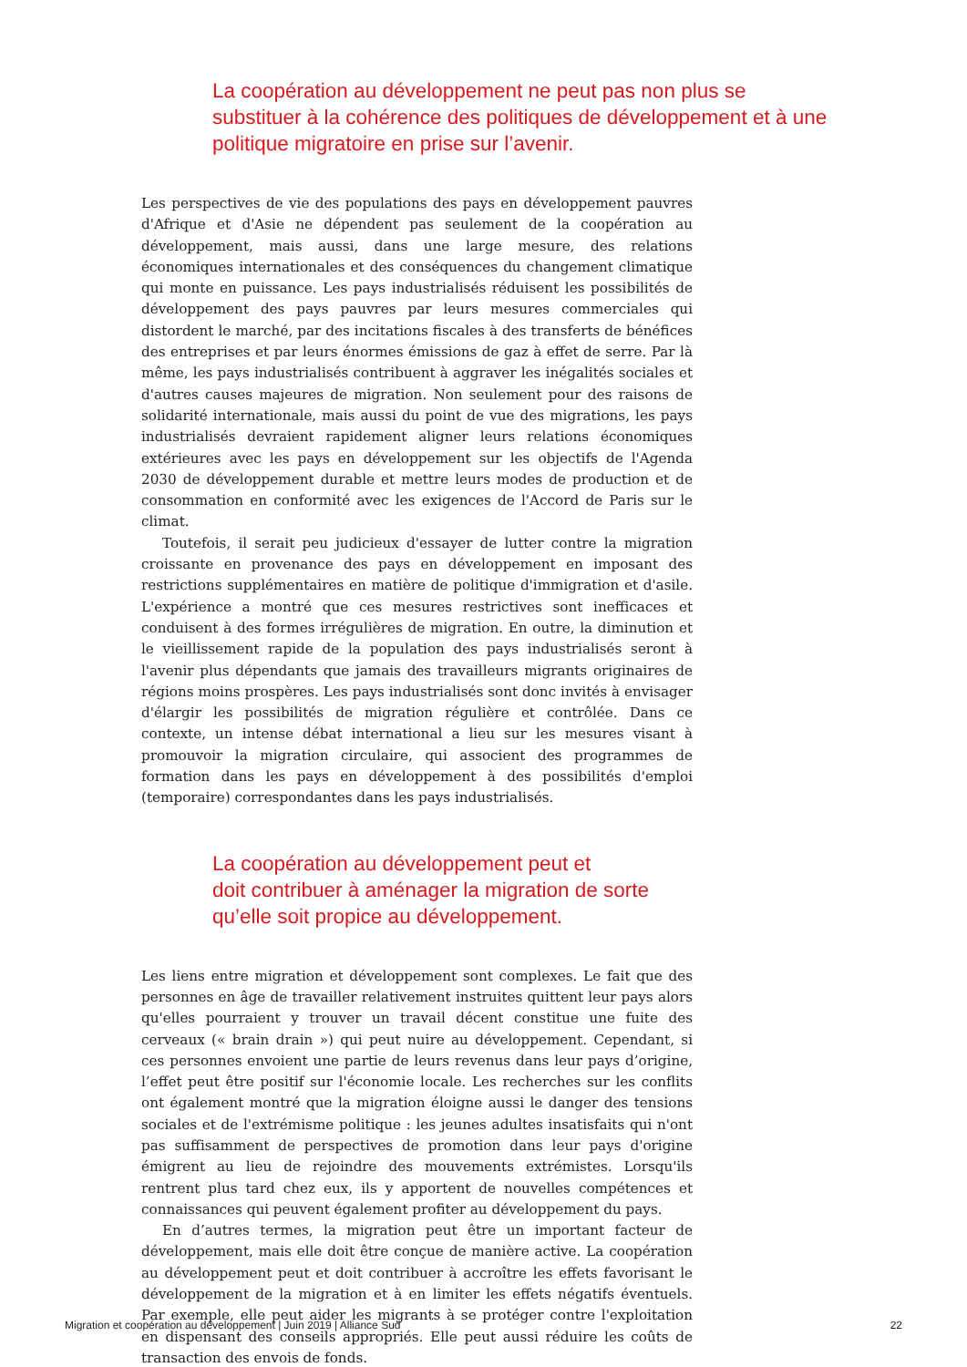La coopération au développement ne peut pas non plus se substituer à la cohérence des politiques de développement et à une politique migratoire en prise sur l’avenir.
Les perspectives de vie des populations des pays en développement pauvres d'Afrique et d'Asie ne dépendent pas seulement de la coopération au développement, mais aussi, dans une large mesure, des relations économiques internationales et des conséquences du changement climatique qui monte en puissance. Les pays industrialisés réduisent les possibilités de développement des pays pauvres par leurs mesures commerciales qui distordent le marché, par des incitations fiscales à des transferts de bénéfices des entreprises et par leurs énormes émissions de gaz à effet de serre. Par là même, les pays industrialisés contribuent à aggraver les inégalités sociales et d'autres causes majeures de migration. Non seulement pour des raisons de solidarité internationale, mais aussi du point de vue des migrations, les pays industrialisés devraient rapidement aligner leurs relations économiques extérieures avec les pays en développement sur les objectifs de l'Agenda 2030 de développement durable et mettre leurs modes de production et de consommation en conformité avec les exigences de l'Accord de Paris sur le climat.
Toutefois, il serait peu judicieux d'essayer de lutter contre la migration croissante en provenance des pays en développement en imposant des restrictions supplémentaires en matière de politique d'immigration et d'asile. L'expérience a montré que ces mesures restrictives sont inefficaces et conduisent à des formes irrégulières de migration. En outre, la diminution et le vieillissement rapide de la population des pays industrialisés seront à l'avenir plus dépendants que jamais des travailleurs migrants originaires de régions moins prospères. Les pays industrialisés sont donc invités à envisager d'élargir les possibilités de migration régulière et contrôlée. Dans ce contexte, un intense débat international a lieu sur les mesures visant à promouvoir la migration circulaire, qui associent des programmes de formation dans les pays en développement à des possibilités d'emploi (temporaire) correspondantes dans les pays industrialisés.
La coopération au développement peut et
doit contribuer à aménager la migration de sorte
qu’elle soit propice au développement.
Les liens entre migration et développement sont complexes. Le fait que des personnes en âge de travailler relativement instruites quittent leur pays alors qu'elles pourraient y trouver un travail décent constitue une fuite des cerveaux (« brain drain ») qui peut nuire au développement. Cependant, si ces personnes envoient une partie de leurs revenus dans leur pays d’origine, l’effet peut être positif sur l'économie locale. Les recherches sur les conflits ont également montré que la migration éloigne aussi le danger des tensions sociales et de l'extrémisme politique : les jeunes adultes insatisfaits qui n'ont pas suffisamment de perspectives de promotion dans leur pays d'origine émigrent au lieu de rejoindre des mouvements extrémistes. Lorsqu'ils rentrent plus tard chez eux, ils y apportent de nouvelles compétences et connaissances qui peuvent également profiter au développement du pays.
En d’autres termes, la migration peut être un important facteur de développement, mais elle doit être conçue de manière active. La coopération au développement peut et doit contribuer à accroître les effets favorisant le développement de la migration et à en limiter les effets négatifs éventuels. Par exemple, elle peut aider les migrants à se protéger contre l'exploitation en dispensant des conseils appropriés. Elle peut aussi réduire les coûts de transaction des envois de fonds.
Migration et coopération au développement | Juin 2019 | Alliance Sud 22